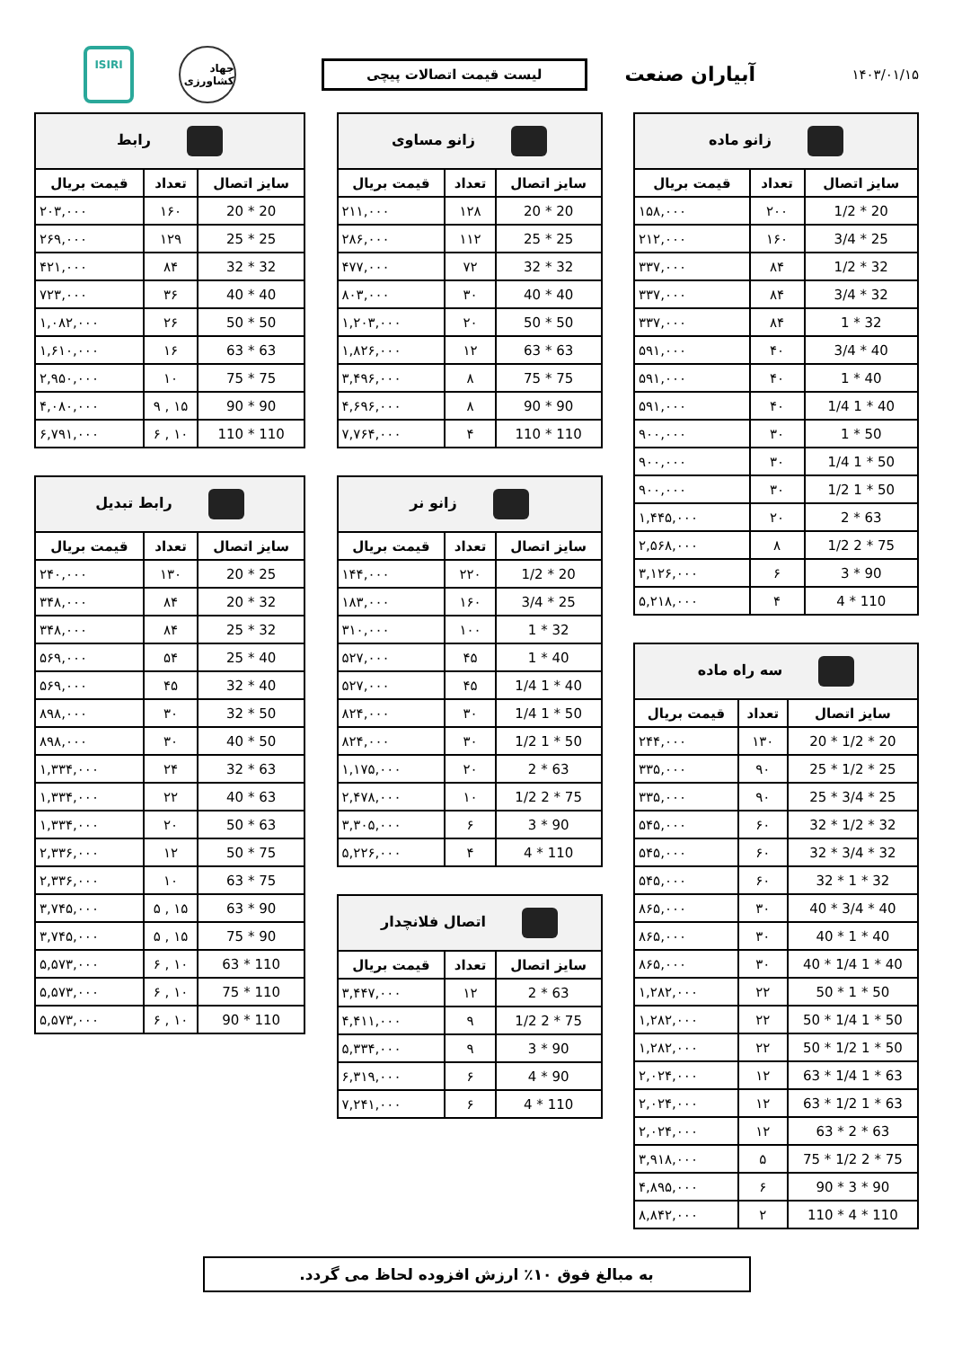۱۴۰۳/۰۱/۱۵
آبیاران صنعت
لیست قیمت اتصالات پیچی
جهاد کشاورزی
ISIRI
| زانو ماده | | |
| --- | --- | --- |
| سایز اتصال | تعداد | قیمت بریال |
| 20 * 1/2 | ۲۰۰ | ۱۵۸,۰۰۰ |
| 25 * 3/4 | ۱۶۰ | ۲۱۲,۰۰۰ |
| 32 * 1/2 | ۸۴ | ۳۳۷,۰۰۰ |
| 32 * 3/4 | ۸۴ | ۳۳۷,۰۰۰ |
| 32 * 1 | ۸۴ | ۳۳۷,۰۰۰ |
| 40 * 3/4 | ۴۰ | ۵۹۱,۰۰۰ |
| 40 * 1 | ۴۰ | ۵۹۱,۰۰۰ |
| 40 * 1 1/4 | ۴۰ | ۵۹۱,۰۰۰ |
| 50 * 1 | ۳۰ | ۹۰۰,۰۰۰ |
| 50 * 1 1/4 | ۳۰ | ۹۰۰,۰۰۰ |
| 50 * 1 1/2 | ۳۰ | ۹۰۰,۰۰۰ |
| 63 * 2 | ۲۰ | ۱,۴۴۵,۰۰۰ |
| 75 * 2 1/2 | ۸ | ۲,۵۶۸,۰۰۰ |
| 90 * 3 | ۶ | ۳,۱۲۶,۰۰۰ |
| 110 * 4 | ۴ | ۵,۲۱۸,۰۰۰ |
| سه راه ماده | | |
| --- | --- | --- |
| سایز اتصال | تعداد | قیمت بریال |
| 20 * 1/2 * 20 | ۱۳۰ | ۲۴۴,۰۰۰ |
| 25 * 1/2 * 25 | ۹۰ | ۳۳۵,۰۰۰ |
| 25 * 3/4 * 25 | ۹۰ | ۳۳۵,۰۰۰ |
| 32 * 1/2 * 32 | ۶۰ | ۵۴۵,۰۰۰ |
| 32 * 3/4 * 32 | ۶۰ | ۵۴۵,۰۰۰ |
| 32 * 1 * 32 | ۶۰ | ۵۴۵,۰۰۰ |
| 40 * 3/4 * 40 | ۳۰ | ۸۶۵,۰۰۰ |
| 40 * 1 * 40 | ۳۰ | ۸۶۵,۰۰۰ |
| 40 * 1 1/4 * 40 | ۳۰ | ۸۶۵,۰۰۰ |
| 50 * 1 * 50 | ۲۲ | ۱,۲۸۲,۰۰۰ |
| 50 * 1 1/4 * 50 | ۲۲ | ۱,۲۸۲,۰۰۰ |
| 50 * 1 1/2 * 50 | ۲۲ | ۱,۲۸۲,۰۰۰ |
| 63 * 1 1/4 * 63 | ۱۲ | ۲,۰۲۴,۰۰۰ |
| 63 * 1 1/2 * 63 | ۱۲ | ۲,۰۲۴,۰۰۰ |
| 63 * 2 * 63 | ۱۲ | ۲,۰۲۴,۰۰۰ |
| 75 * 2 1/2 * 75 | ۵ | ۳,۹۱۸,۰۰۰ |
| 90 * 3 * 90 | ۶ | ۴,۸۹۵,۰۰۰ |
| 110 * 4 * 110 | ۲ | ۸,۸۴۲,۰۰۰ |
| زانو مساوی | | |
| --- | --- | --- |
| سایز اتصال | تعداد | قیمت بریال |
| 20 * 20 | ۱۲۸ | ۲۱۱,۰۰۰ |
| 25 * 25 | ۱۱۲ | ۲۸۶,۰۰۰ |
| 32 * 32 | ۷۲ | ۴۷۷,۰۰۰ |
| 40 * 40 | ۳۰ | ۸۰۳,۰۰۰ |
| 50 * 50 | ۲۰ | ۱,۲۰۳,۰۰۰ |
| 63 * 63 | ۱۲ | ۱,۸۲۶,۰۰۰ |
| 75 * 75 | ۸ | ۳,۴۹۶,۰۰۰ |
| 90 * 90 | ۸ | ۴,۶۹۶,۰۰۰ |
| 110 * 110 | ۴ | ۷,۷۶۴,۰۰۰ |
| زانو نر | | |
| --- | --- | --- |
| سایز اتصال | تعداد | قیمت بریال |
| 20 * 1/2 | ۲۲۰ | ۱۴۴,۰۰۰ |
| 25 * 3/4 | ۱۶۰ | ۱۸۳,۰۰۰ |
| 32 * 1 | ۱۰۰ | ۳۱۰,۰۰۰ |
| 40 * 1 | ۴۵ | ۵۲۷,۰۰۰ |
| 40 * 1 1/4 | ۴۵ | ۵۲۷,۰۰۰ |
| 50 * 1 1/4 | ۳۰ | ۸۲۴,۰۰۰ |
| 50 * 1 1/2 | ۳۰ | ۸۲۴,۰۰۰ |
| 63 * 2 | ۲۰ | ۱,۱۷۵,۰۰۰ |
| 75 * 2 1/2 | ۱۰ | ۲,۴۷۸,۰۰۰ |
| 90 * 3 | ۶ | ۳,۳۰۵,۰۰۰ |
| 110 * 4 | ۴ | ۵,۲۲۶,۰۰۰ |
| اتصال فلانچدار | | |
| --- | --- | --- |
| سایز اتصال | تعداد | قیمت بریال |
| 63 * 2 | ۱۲ | ۳,۴۴۷,۰۰۰ |
| 75 * 2 1/2 | ۹ | ۴,۴۱۱,۰۰۰ |
| 90 * 3 | ۹ | ۵,۳۳۴,۰۰۰ |
| 90 * 4 | ۶ | ۶,۳۱۹,۰۰۰ |
| 110 * 4 | ۶ | ۷,۲۴۱,۰۰۰ |
| رابط | | |
| --- | --- | --- |
| سایز اتصال | تعداد | قیمت بریال |
| 20 * 20 | ۱۶۰ | ۲۰۳,۰۰۰ |
| 25 * 25 | ۱۲۹ | ۲۶۹,۰۰۰ |
| 32 * 32 | ۸۴ | ۴۲۱,۰۰۰ |
| 40 * 40 | ۳۶ | ۷۲۳,۰۰۰ |
| 50 * 50 | ۲۶ | ۱,۰۸۲,۰۰۰ |
| 63 * 63 | ۱۶ | ۱,۶۱۰,۰۰۰ |
| 75 * 75 | ۱۰ | ۲,۹۵۰,۰۰۰ |
| 90 * 90 | ۱۵ , ۹ | ۴,۰۸۰,۰۰۰ |
| 110 * 110 | ۱۰ , ۶ | ۶,۷۹۱,۰۰۰ |
| رابط تبدیل | | |
| --- | --- | --- |
| سایز اتصال | تعداد | قیمت بریال |
| 25 * 20 | ۱۳۰ | ۲۴۰,۰۰۰ |
| 32 * 20 | ۸۴ | ۳۴۸,۰۰۰ |
| 32 * 25 | ۸۴ | ۳۴۸,۰۰۰ |
| 40 * 25 | ۵۴ | ۵۶۹,۰۰۰ |
| 40 * 32 | ۴۵ | ۵۶۹,۰۰۰ |
| 50 * 32 | ۳۰ | ۸۹۸,۰۰۰ |
| 50 * 40 | ۳۰ | ۸۹۸,۰۰۰ |
| 63 * 32 | ۲۴ | ۱,۳۳۴,۰۰۰ |
| 63 * 40 | ۲۲ | ۱,۳۳۴,۰۰۰ |
| 63 * 50 | ۲۰ | ۱,۳۳۴,۰۰۰ |
| 75 * 50 | ۱۲ | ۲,۳۳۶,۰۰۰ |
| 75 * 63 | ۱۰ | ۲,۳۳۶,۰۰۰ |
| 90 * 63 | ۱۵ , ۵ | ۳,۷۴۵,۰۰۰ |
| 90 * 75 | ۱۵ , ۵ | ۳,۷۴۵,۰۰۰ |
| 110 * 63 | ۱۰ , ۶ | ۵,۵۷۳,۰۰۰ |
| 110 * 75 | ۱۰ , ۶ | ۵,۵۷۳,۰۰۰ |
| 110 * 90 | ۱۰ , ۶ | ۵,۵۷۳,۰۰۰ |
به مبالغ فوق ۱۰٪ ارزش افزوده لحاظ می گردد.